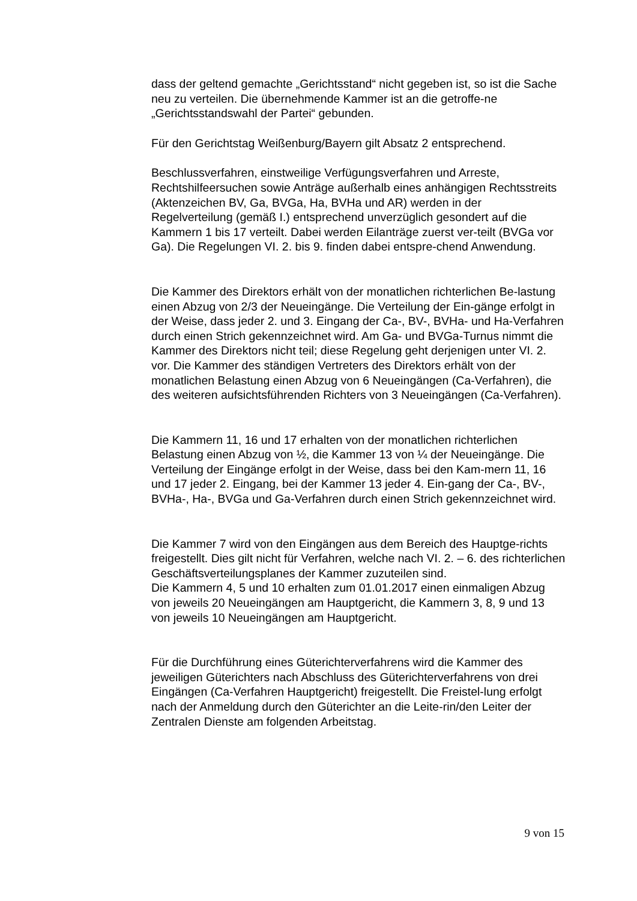dass der geltend gemachte „Gerichtsstand“ nicht gegeben ist, so ist die Sache neu zu verteilen. Die übernehmende Kammer ist an die getroffe-ne „Gerichtsstandswahl der Partei“ gebunden.
Für den Gerichtstag Weißenburg/Bayern gilt Absatz 2 entsprechend.
Beschlussverfahren, einstweilige Verfügungsverfahren und Arreste, Rechtshilfeersuchen sowie Anträge außerhalb eines anhängigen Rechtsstreits (Aktenzeichen BV, Ga, BVGa, Ha, BVHa und AR) werden in der Regelverteilung (gemäß I.) entsprechend unverzüglich gesondert auf die Kammern 1 bis 17 verteilt. Dabei werden Eilanträge zuerst ver-teilt (BVGa vor Ga). Die Regelungen VI. 2. bis 9. finden dabei entspre-chend Anwendung.
Die Kammer des Direktors erhält von der monatlichen richterlichen Be-lastung einen Abzug von 2/3 der Neueingänge. Die Verteilung der Ein-gänge erfolgt in der Weise, dass jeder 2. und 3. Eingang der Ca-, BV-, BVHa- und Ha-Verfahren durch einen Strich gekennzeichnet wird. Am Ga- und BVGa-Turnus nimmt die Kammer des Direktors nicht teil; diese Regelung geht derjenigen unter VI. 2. vor. Die Kammer des ständigen Vertreters des Direktors erhält von der monatlichen Belastung einen Abzug von 6 Neueingängen (Ca-Verfahren), die des weiteren aufsichtsführenden Richters von 3 Neueingängen (Ca-Verfahren).
Die Kammern 11, 16 und 17 erhalten von der monatlichen richterlichen Belastung einen Abzug von ½, die Kammer 13 von ¼ der Neueingänge. Die Verteilung der Eingänge erfolgt in der Weise, dass bei den Kam-mern 11, 16 und 17 jeder 2. Eingang, bei der Kammer 13 jeder 4. Ein-gang der Ca-, BV-, BVHa-, Ha-, BVGa und Ga-Verfahren durch einen Strich gekennzeichnet wird.
Die Kammer 7 wird von den Eingängen aus dem Bereich des Hauptge-richts freigestellt. Dies gilt nicht für Verfahren, welche nach VI. 2. – 6. des richterlichen Geschäftsverteilungsplanes der Kammer zuzuteilen sind.
Die Kammern 4, 5 und 10 erhalten zum 01.01.2017 einen einmaligen Abzug von jeweils 20 Neueingängen am Hauptgericht, die Kammern 3, 8, 9 und 13 von jeweils 10 Neueingängen am Hauptgericht.
Für die Durchführung eines Güterichterverfahrens wird die Kammer des jeweiligen Güterichters nach Abschluss des Güterichterverfahrens von drei Eingängen (Ca-Verfahren Hauptgericht) freigestellt. Die Freistel-lung erfolgt nach der Anmeldung durch den Güterichter an die Leite-rin/den Leiter der Zentralen Dienste am folgenden Arbeitstag.
9 von 15